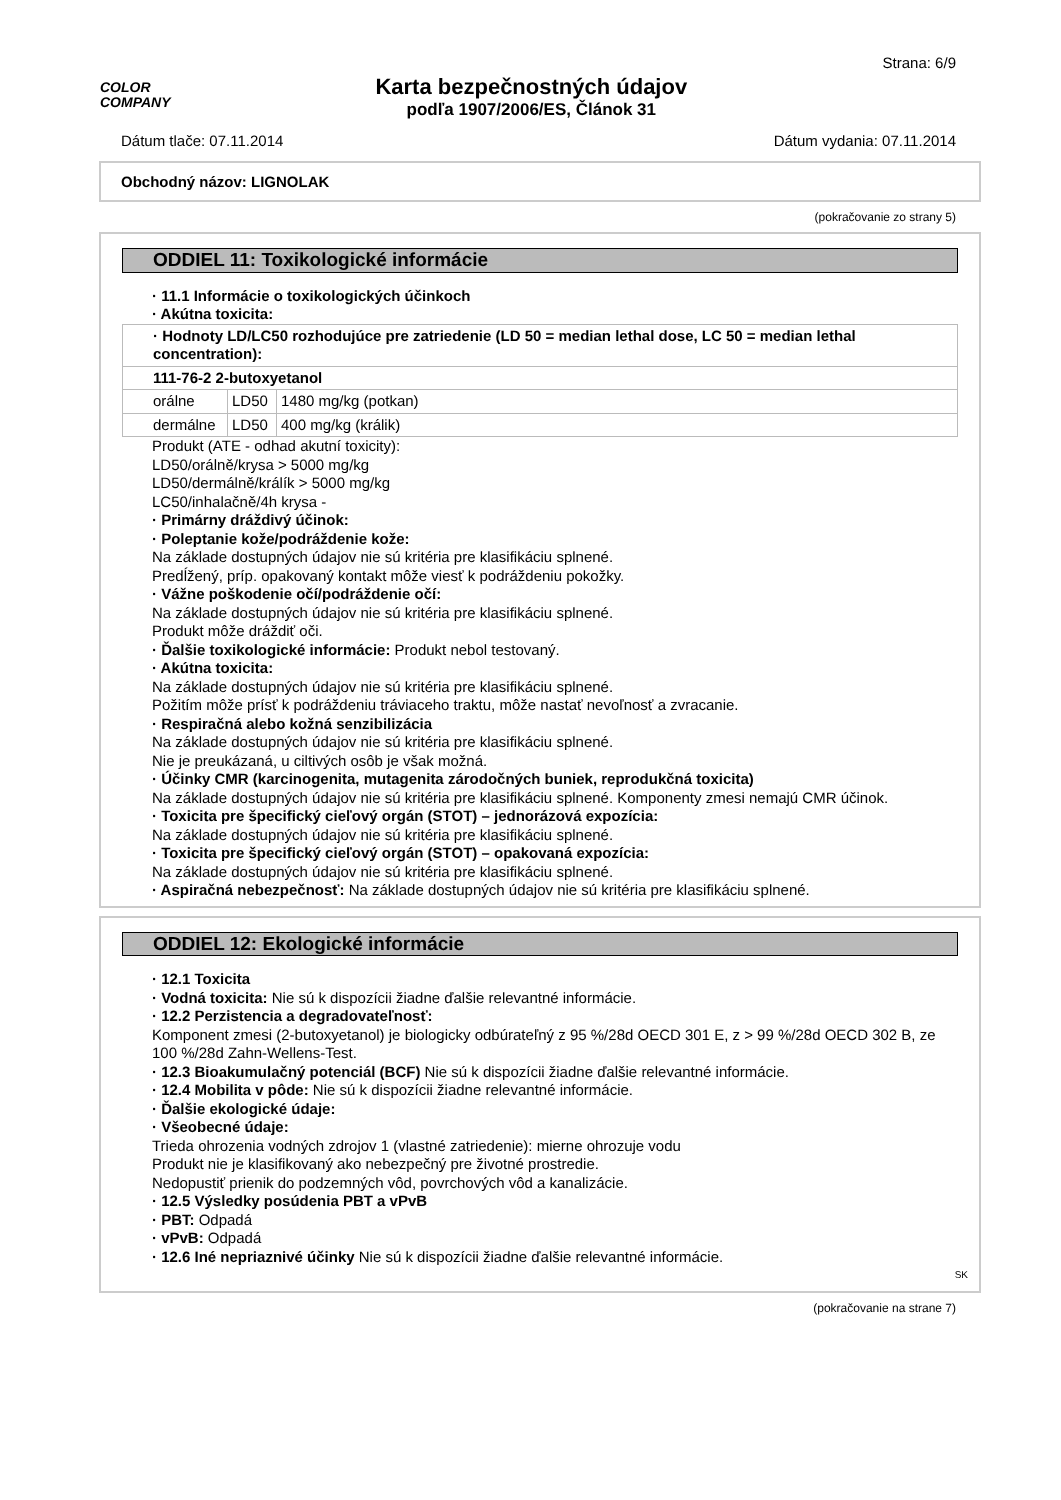COLOR
COMPANY
Karta bezpečnostných údajov
podľa 1907/2006/ES, Článok 31
Strana: 6/9
Dátum tlače: 07.11.2014 Dátum vydania: 07.11.2014
Obchodný názov: LIGNOLAK
(pokračovanie zo strany 5)
ODDIEL 11: Toxikologické informácie
· 11.1 Informácie o toxikologických účinkoch
· Akútna toxicita:
| · Hodnoty LD/LC50 rozhodujúce pre zatriedenie (LD 50 = median lethal dose, LC 50 = median lethal concentration): | | |
| 111-76-2 2-butoxyetanol | | |
| orálne | LD50 | 1480 mg/kg (potkan) |
| dermálne | LD50 | 400 mg/kg (králik) |
Produkt (ATE - odhad akutní toxicity):
LD50/orálně/krysa > 5000 mg/kg
LD50/dermálně/králík > 5000 mg/kg
LC50/inhalačně/4h krysa -
· Primárny dráždivý účinok:
· Poleptanie kože/podráždenie kože:
Na základe dostupných údajov nie sú kritéria pre klasifikáciu splnené.
Predĺžený, príp. opakovaný kontakt môže viesť k podráždeniu pokožky.
· Vážne poškodenie očí/podráždenie očí:
Na základe dostupných údajov nie sú kritéria pre klasifikáciu splnené.
Produkt môže dráždiť oči.
· Ďalšie toxikologické informácie: Produkt nebol testovaný.
· Akútna toxicita:
Na základe dostupných údajov nie sú kritéria pre klasifikáciu splnené.
Požitím môže prísť k podráždeniu tráviaceho traktu, môže nastať nevoľnosť a zvracanie.
· Respiračná alebo kožná senzibilizácia
Na základe dostupných údajov nie sú kritéria pre klasifikáciu splnené.
Nie je preukázaná, u ciltivých osôb je však možná.
· Účinky CMR (karcinogenita, mutagenita zárodočných buniek, reprodukčná toxicita)
Na základe dostupných údajov nie sú kritéria pre klasifikáciu splnené. Komponenty zmesi nemajú CMR účinok.
· Toxicita pre špecifický cieľový orgán (STOT) – jednorázová expozícia:
Na základe dostupných údajov nie sú kritéria pre klasifikáciu splnené.
· Toxicita pre špecifický cieľový orgán (STOT) – opakovaná expozícia:
Na základe dostupných údajov nie sú kritéria pre klasifikáciu splnené.
· Aspiračná nebezpečnosť: Na základe dostupných údajov nie sú kritéria pre klasifikáciu splnené.
ODDIEL 12: Ekologické informácie
· 12.1 Toxicita
· Vodná toxicita: Nie sú k dispozícii žiadne ďalšie relevantné informácie.
· 12.2 Perzistencia a degradovateľnosť:
Komponent zmesi (2-butoxyetanol) je biologicky odbúrateľný z 95 %/28d OECD 301 E, z > 99 %/28d OECD 302 B, ze 100 %/28d Zahn-Wellens-Test.
· 12.3 Bioakumulačný potenciál (BCF) Nie sú k dispozícii žiadne ďalšie relevantné informácie.
· 12.4 Mobilita v pôde: Nie sú k dispozícii žiadne relevantné informácie.
· Ďalšie ekologické údaje:
· Všeobecné údaje:
Trieda ohrozenia vodných zdrojov 1 (vlastné zatriedenie): mierne ohrozuje vodu
Produkt nie je klasifikovaný ako nebezpečný pre životné prostredie.
Nedopustiť prienik do podzemných vôd, povrchových vôd a kanalizácie.
· 12.5 Výsledky posúdenia PBT a vPvB
· PBT: Odpadá
· vPvB: Odpadá
· 12.6 Iné nepriaznivé účinky Nie sú k dispozícii žiadne ďalšie relevantné informácie.
SK
(pokračovanie na strane 7)